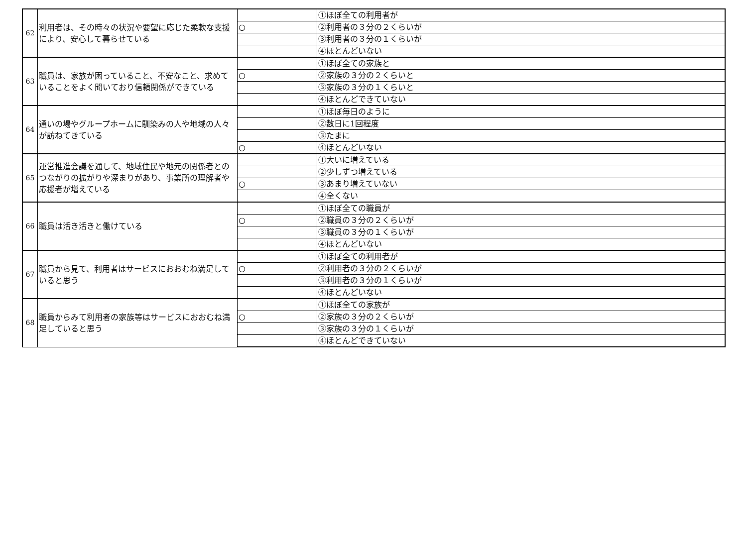| 62 | 利用者は、その時々の状況や要望に応じた柔軟な支援により、安心して暮らせている | | ①ほぼ全ての利用者が |
| | | ○ | ②利用者の３分の２くらいが |
| | | | ③利用者の３分の１くらいが |
| | | | ④ほとんどいない |
| 63 | 職員は、家族が困っていること、不安なこと、求めていることをよく聞いており信頼関係ができている | | ①ほぼ全ての家族と |
| | | ○ | ②家族の３分の２くらいと |
| | | | ③家族の３分の１くらいと |
| | | | ④ほとんどできていない |
| 64 | 通いの場やグループホームに馴染みの人や地域の人々が訪ねてきている | | ①ほぼ毎日のように |
| | | | ②数日に1回程度 |
| | | | ③たまに |
| | | ○ | ④ほとんどいない |
| 65 | 運営推進会議を通して、地域住民や地元の関係者とのつながりの拡がりや深まりがあり、事業所の理解者や応援者が増えている | | ①大いに増えている |
| | | | ②少しずつ増えている |
| | | ○ | ③あまり増えていない |
| | | | ④全くない |
| 66 | 職員は活き活きと働けている | | ①ほぼ全ての職員が |
| | | ○ | ②職員の３分の２くらいが |
| | | | ③職員の３分の１くらいが |
| | | | ④ほとんどいない |
| 67 | 職員から見て、利用者はサービスにおおむね満足していると思う | | ①ほぼ全ての利用者が |
| | | ○ | ②利用者の３分の２くらいが |
| | | | ③利用者の３分の１くらいが |
| | | | ④ほとんどいない |
| 68 | 職員からみて利用者の家族等はサービスにおおむね満足していると思う | | ①ほぼ全ての家族が |
| | | ○ | ②家族の３分の２くらいが |
| | | | ③家族の３分の１くらいが |
| | | | ④ほとんどできていない |